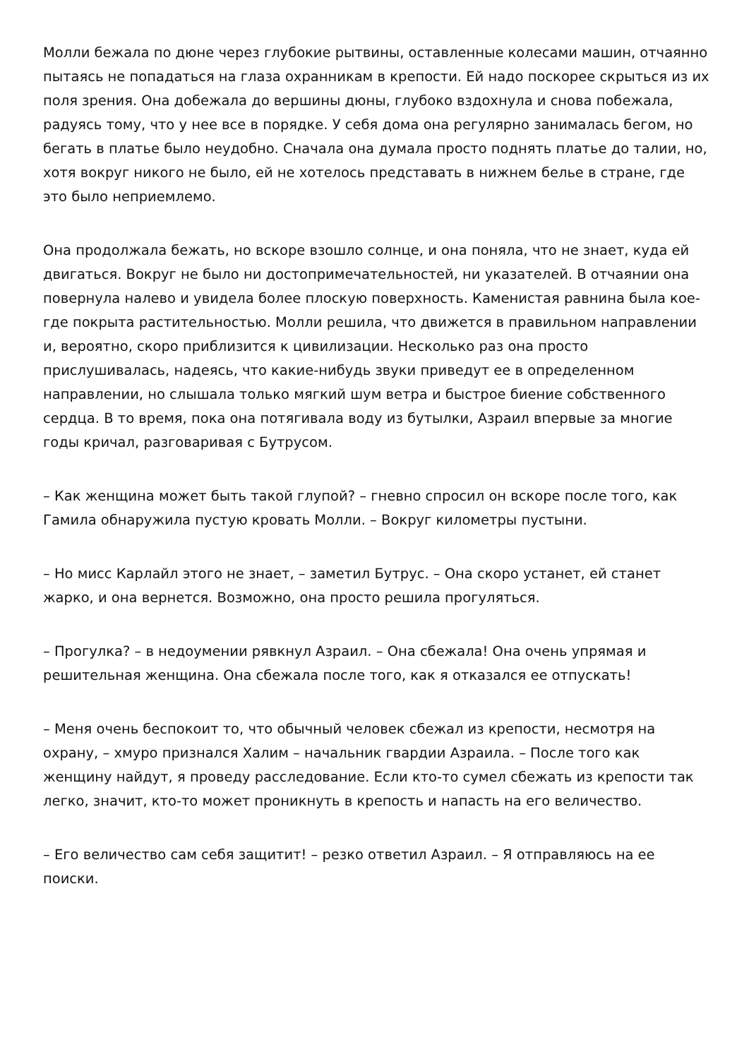Молли бежала по дюне через глубокие рытвины, оставленные колесами машин, отчаянно пытаясь не попадаться на глаза охранникам в крепости. Ей надо поскорее скрыться из их поля зрения. Она добежала до вершины дюны, глубоко вздохнула и снова побежала, радуясь тому, что у нее все в порядке. У себя дома она регулярно занималась бегом, но бегать в платье было неудобно. Сначала она думала просто поднять платье до талии, но, хотя вокруг никого не было, ей не хотелось представать в нижнем белье в стране, где это было неприемлемо.
Она продолжала бежать, но вскоре взошло солнце, и она поняла, что не знает, куда ей двигаться. Вокруг не было ни достопримечательностей, ни указателей. В отчаянии она повернула налево и увидела более плоскую поверхность. Каменистая равнина была кое-где покрыта растительностью. Молли решила, что движется в правильном направлении и, вероятно, скоро приблизится к цивилизации. Несколько раз она просто прислушивалась, надеясь, что какие-нибудь звуки приведут ее в определенном направлении, но слышала только мягкий шум ветра и быстрое биение собственного сердца. В то время, пока она потягивала воду из бутылки, Азраил впервые за многие годы кричал, разговаривая с Бутрусом.
– Как женщина может быть такой глупой? – гневно спросил он вскоре после того, как Гамила обнаружила пустую кровать Молли. – Вокруг километры пустыни.
– Но мисс Карлайл этого не знает, – заметил Бутрус. – Она скоро устанет, ей станет жарко, и она вернется. Возможно, она просто решила прогуляться.
– Прогулка? – в недоумении рявкнул Азраил. – Она сбежала! Она очень упрямая и решительная женщина. Она сбежала после того, как я отказался ее отпускать!
– Меня очень беспокоит то, что обычный человек сбежал из крепости, несмотря на охрану, – хмуро признался Халим – начальник гвардии Азраила. – После того как женщину найдут, я проведу расследование. Если кто-то сумел сбежать из крепости так легко, значит, кто-то может проникнуть в крепость и напасть на его величество.
– Его величество сам себя защитит! – резко ответил Азраил. – Я отправляюсь на ее поиски.